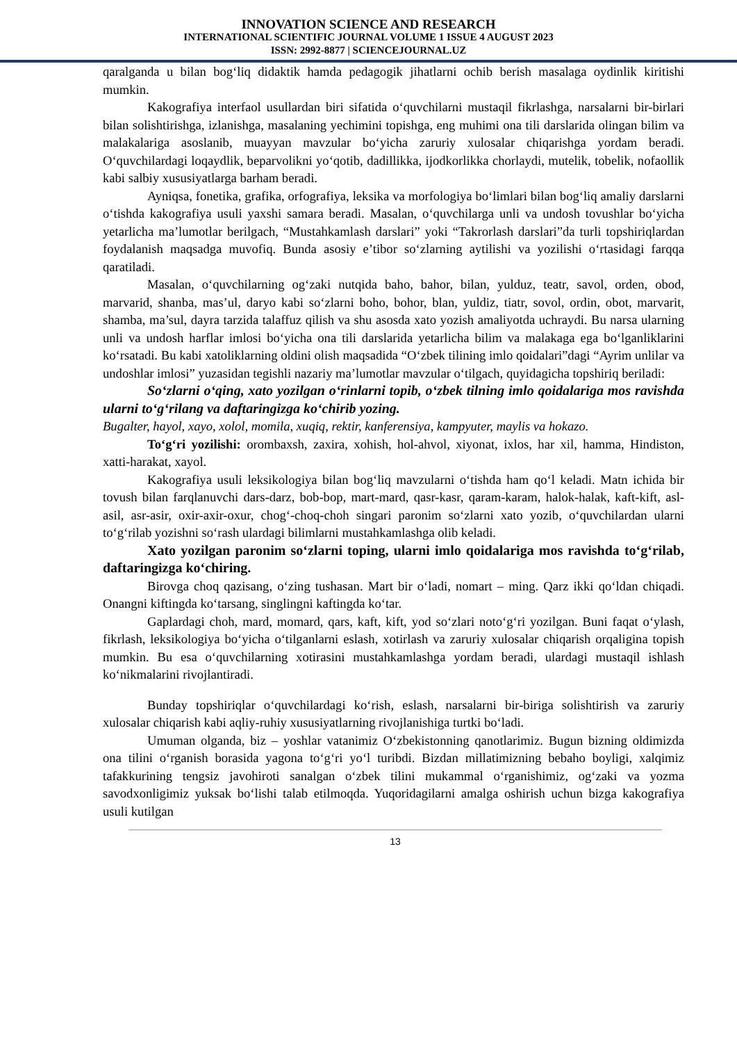INNOVATION SCIENCE AND RESEARCH
INTERNATIONAL SCIENTIFIC JOURNAL VOLUME 1 ISSUE 4 AUGUST 2023
ISSN: 2992-8877 | SCIENCEJOURNAL.UZ
qaralganda u bilan bog‘liq didaktik hamda pedagogik jihatlarni ochib berish masalaga oydinlik kiritishi mumkin.
Kakografiya interfaol usullardan biri sifatida o‘quvchilarni mustaqil fikrlashga, narsalarni bir-birlari bilan solishtirishga, izlanishga, masalaning yechimini topishga, eng muhimi ona tili darslarida olingan bilim va malakalariga asoslanib, muayyan mavzular bo‘yicha zaruriy xulosalar chiqarishga yordam beradi. O‘quvchilardagi loqaydlik, beparvolikni yo‘qotib, dadillikka, ijodkorlikka chorlaydi, mutelik, tobelik, nofaollik kabi salbiy xususiyatlarga barham beradi.
Ayniqsa, fonetika, grafika, orfografiya, leksika va morfologiya bo‘limlari bilan bog‘liq amaliy darslarni o‘tishda kakografiya usuli yaxshi samara beradi. Masalan, o‘quvchilarga unli va undosh tovushlar bo‘yicha yetarlicha ma’lumotlar berilgach, “Mustahkamlash darslari” yoki “Takrorlash darslari”da turli topshiriqlardan foydalanish maqsadga muvofiq. Bunda asosiy e’tibor so‘zlarning aytilishi va yozilishi o‘rtasidagi farqqa qaratiladi.
Masalan, o‘quvchilarning og‘zaki nutqida baho, bahor, bilan, yulduz, teatr, savol, orden, obod, marvarid, shanba, mas’ul, daryo kabi so‘zlarni boho, bohor, blan, yuldiz, tiatr, sovol, ordin, obot, marvarit, shamba, ma’sul, dayra tarzida talaffuz qilish va shu asosda xato yozish amaliyotda uchraydi. Bu narsa ularning unli va undosh harflar imlosi bo‘yicha ona tili darslarida yetarlicha bilim va malakaga ega bo‘lganliklarini ko‘rsatadi. Bu kabi xatoliklarning oldini olish maqsadida “O‘zbek tilining imlo qoidalari”dagi “Ayrim unlilar va undoshlar imlosi” yuzasidan tegishli nazariy ma’lumotlar mavzular o‘tilgach, quyidagicha topshiriq beriladi:
So‘zlarni o‘qing, xato yozilgan o‘rinlarni topib, o‘zbek tilning imlo qoidalariga mos ravishda ularni to‘g‘rilang va daftaringizga ko‘chirib yozing.
Bugalter, hayol, xayo, xolol, momila, xuqiq, rektir, kanferensiya, kampyuter, maylis va hokazo.
To‘g‘ri yozilishi: orombaxsh, zaxira, xohish, hol-ahvol, xiyonat, ixlos, har xil, hamma, Hindiston, xatti-harakat, xayol.
Kakografiya usuli leksikologiya bilan bog‘liq mavzularni o‘tishda ham qo‘l keladi. Matn ichida bir tovush bilan farqlanuvchi dars-darz, bob-bop, mart-mard, qasr-kasr, qaram-karam, halok-halak, kaft-kift, asl-asil, asr-asir, oxir-axir-oxur, chog‘-choq-choh singari paronim so‘zlarni xato yozib, o‘quvchilardan ularni to‘g‘rilab yozishni so‘rash ulardagi bilimlarni mustahkamlashga olib keladi.
Xato yozilgan paronim so‘zlarni toping, ularni imlo qoidalariga mos ravishda to‘g‘rilab, daftaringizga ko‘chiring.
Birovga choq qazisang, o‘zing tushasan. Mart bir o‘ladi, nomart – ming. Qarz ikki qo‘ldan chiqadi. Onangni kiftingda ko‘tarsang, singlingni kaftingda ko‘tar.
Gaplardagi choh, mard, momard, qars, kaft, kift, yod so‘zlari noto‘g‘ri yozilgan. Buni faqat o‘ylash, fikrlash, leksikologiya bo‘yicha o‘tilganlarni eslash, xotirlash va zaruriy xulosalar chiqarish orqaligina topish mumkin. Bu esa o‘quvchilarning xotirasini mustahkamlashga yordam beradi, ulardagi mustaqil ishlash ko‘nikmalarini rivojlantiradi.
Bunday topshiriqlar o‘quvchilardagi ko‘rish, eslash, narsalarni bir-biriga solishtirish va zaruriy xulosalar chiqarish kabi aqliy-ruhiy xususiyatlarning rivojlanishiga turtki bo‘ladi.
Umuman olganda, biz – yoshlar vatanimiz O‘zbekistonning qanotlarimiz. Bugun bizning oldimizda ona tilini o‘rganish borasida yagona to‘g‘ri yo‘l turibdi. Bizdan millatimizning bebaho boyligi, xalqimiz tafakkurining tengsiz javohiroti sanalgan o‘zbek tilini mukammal o‘rganishimiz, og‘zaki va yozma savodxonligimiz yuksak bo‘lishi talab etilmoqda. Yuqoridagilarni amalga oshirish uchun bizga kakografiya usuli kutilgan
13